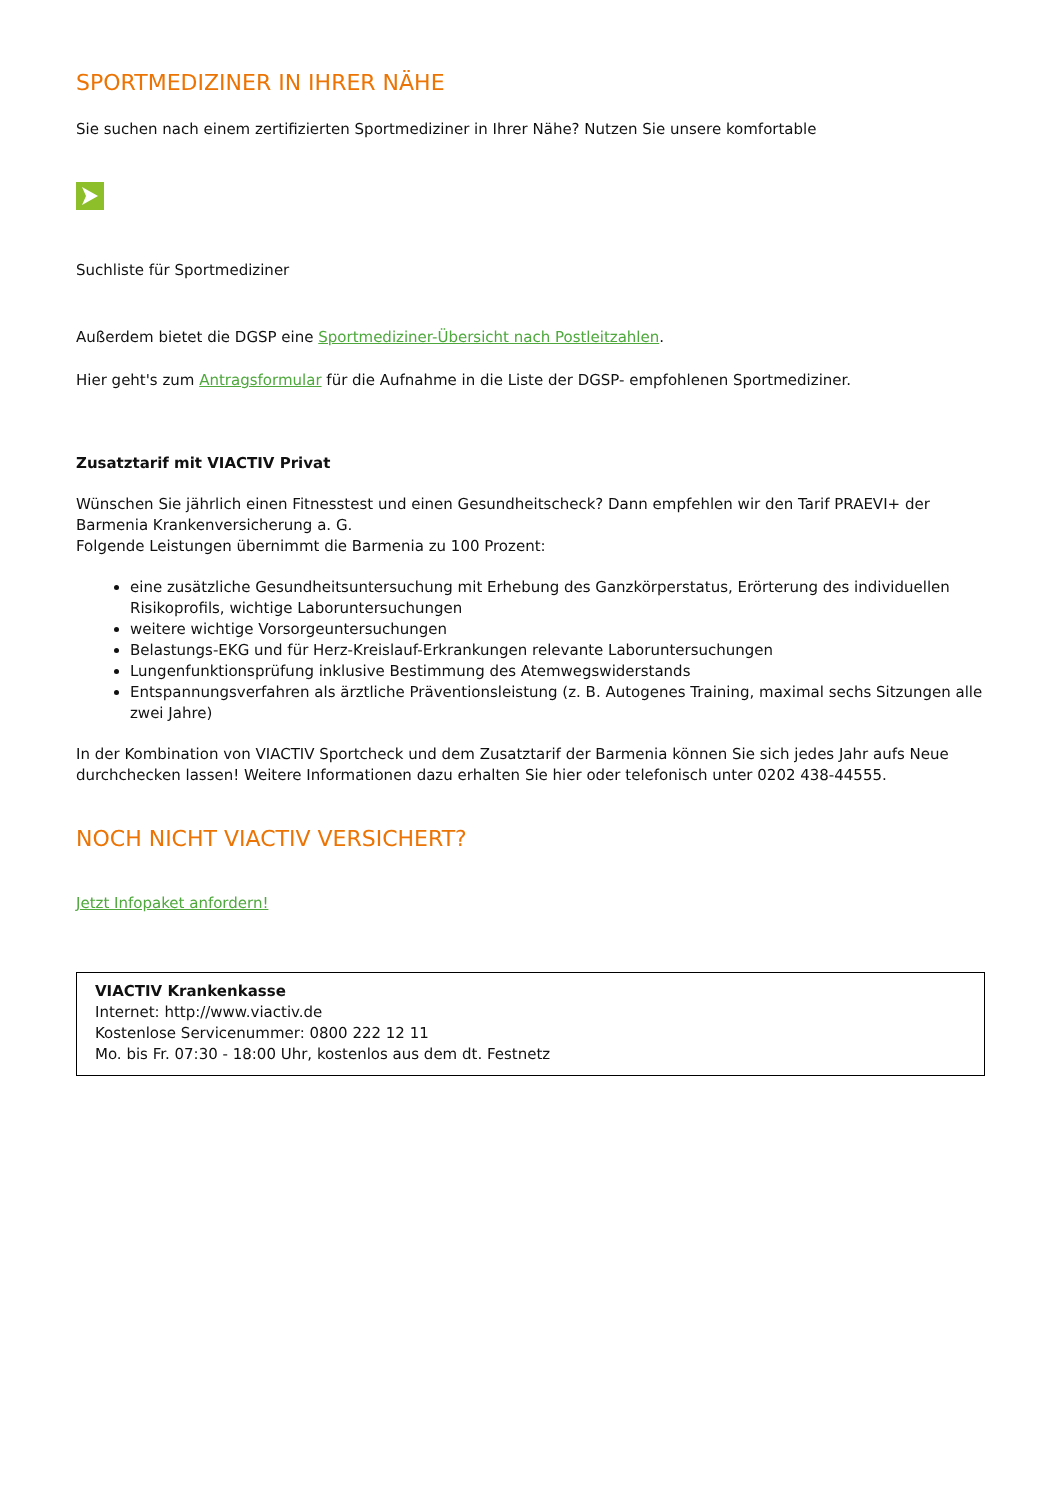SPORTMEDIZINER IN IHRER NÄHE
Sie suchen nach einem zertifizierten Sportmediziner in Ihrer Nähe? Nutzen Sie unsere komfortable
Suchliste für Sportmediziner
Außerdem bietet die DGSP eine Sportmediziner-Übersicht nach Postleitzahlen.
Hier geht's zum Antragsformular für die Aufnahme in die Liste der DGSP- empfohlenen Sportmediziner.
Zusatztarif mit VIACTIV Privat
Wünschen Sie jährlich einen Fitnesstest und einen Gesundheitscheck? Dann empfehlen wir den Tarif PRAEVI+ der Barmenia Krankenversicherung a. G.
Folgende Leistungen übernimmt die Barmenia zu 100 Prozent:
eine zusätzliche Gesundheitsuntersuchung mit Erhebung des Ganzkörperstatus, Erörterung des individuellen Risikoprofils, wichtige Laboruntersuchungen
weitere wichtige Vorsorgeuntersuchungen
Belastungs-EKG und für Herz-Kreislauf-Erkrankungen relevante Laboruntersuchungen
Lungenfunktionsprüfung inklusive Bestimmung des Atemwegswiderstands
Entspannungsverfahren als ärztliche Präventionsleistung (z. B. Autogenes Training, maximal sechs Sitzungen alle zwei Jahre)
In der Kombination von VIACTIV Sportcheck und dem Zusatztarif der Barmenia können Sie sich jedes Jahr aufs Neue durchchecken lassen! Weitere Informationen dazu erhalten Sie hier oder telefonisch unter 0202 438-44555.
NOCH NICHT VIACTIV VERSICHERT?
Jetzt Infopaket anfordern!
VIACTIV Krankenkasse
Internet: http://www.viactiv.de
Kostenlose Servicenummer: 0800 222 12 11
Mo. bis Fr. 07:30 - 18:00 Uhr, kostenlos aus dem dt. Festnetz